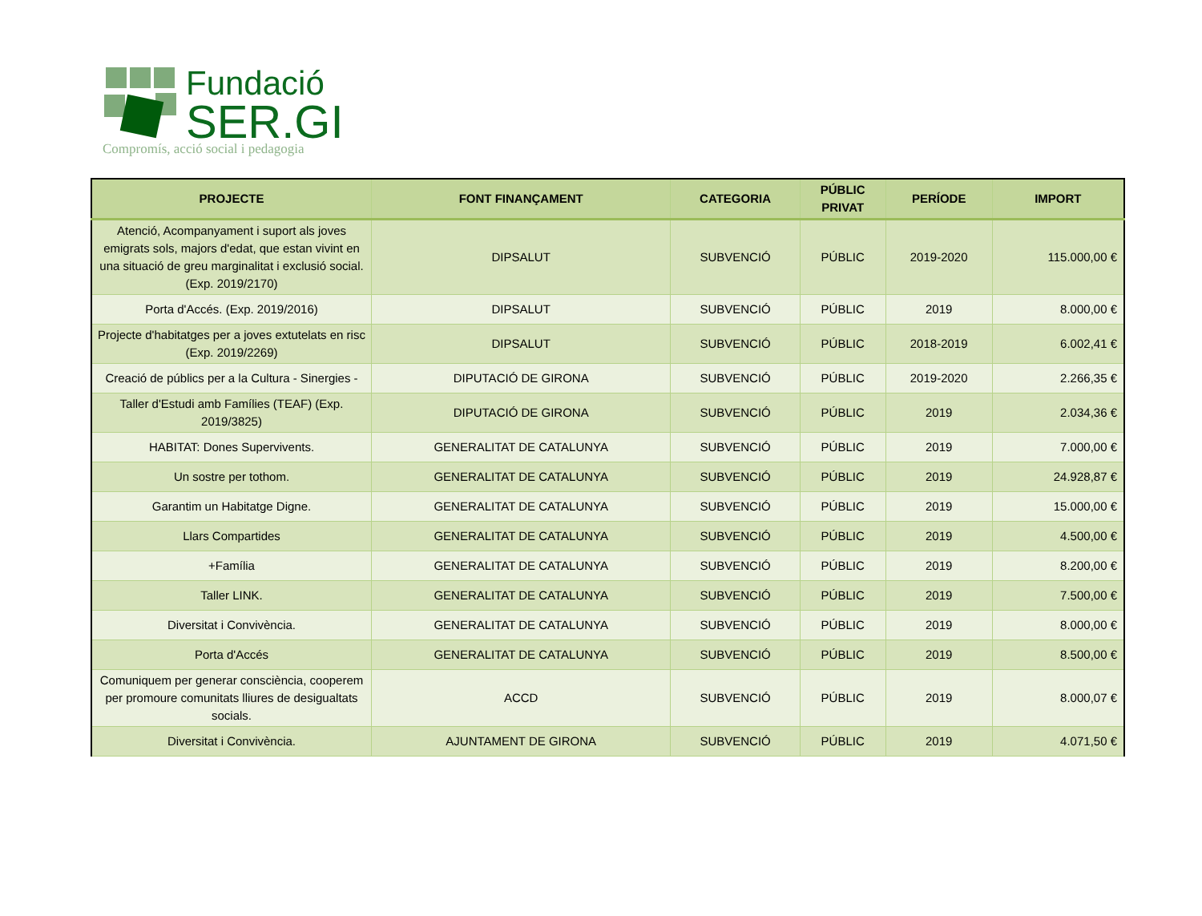Fundació
SER.GI
Compromís, acció social i pedagogia
| PROJECTE | FONT FINANÇAMENT | CATEGORIA | PÚBLIC PRIVAT | PERÍODE | IMPORT |
| --- | --- | --- | --- | --- | --- |
| Atenció, Acompanyament i suport als joves emigrats sols, majors d'edat, que estan vivint en una situació de greu marginalitat i exclusió social. (Exp. 2019/2170) | DIPSALUT | SUBVENCIÓ | PÚBLIC | 2019-2020 | 115.000,00 € |
| Porta d'Accés. (Exp. 2019/2016) | DIPSALUT | SUBVENCIÓ | PÚBLIC | 2019 | 8.000,00 € |
| Projecte d'habitatges per a joves extutelats en risc (Exp. 2019/2269) | DIPSALUT | SUBVENCIÓ | PÚBLIC | 2018-2019 | 6.002,41 € |
| Creació de públics per a la Cultura - Sinergies - | DIPUTACIÓ DE GIRONA | SUBVENCIÓ | PÚBLIC | 2019-2020 | 2.266,35 € |
| Taller d'Estudi amb Famílies (TEAF) (Exp. 2019/3825) | DIPUTACIÓ DE GIRONA | SUBVENCIÓ | PÚBLIC | 2019 | 2.034,36 € |
| HABITAT: Dones Supervivents. | GENERALITAT DE CATALUNYA | SUBVENCIÓ | PÚBLIC | 2019 | 7.000,00 € |
| Un sostre per tothom. | GENERALITAT DE CATALUNYA | SUBVENCIÓ | PÚBLIC | 2019 | 24.928,87 € |
| Garantim un Habitatge Digne. | GENERALITAT DE CATALUNYA | SUBVENCIÓ | PÚBLIC | 2019 | 15.000,00 € |
| Llars Compartides | GENERALITAT DE CATALUNYA | SUBVENCIÓ | PÚBLIC | 2019 | 4.500,00 € |
| +Família | GENERALITAT DE CATALUNYA | SUBVENCIÓ | PÚBLIC | 2019 | 8.200,00 € |
| Taller LINK. | GENERALITAT DE CATALUNYA | SUBVENCIÓ | PÚBLIC | 2019 | 7.500,00 € |
| Diversitat i Convivència. | GENERALITAT DE CATALUNYA | SUBVENCIÓ | PÚBLIC | 2019 | 8.000,00 € |
| Porta d'Accés | GENERALITAT DE CATALUNYA | SUBVENCIÓ | PÚBLIC | 2019 | 8.500,00 € |
| Comuniquem per generar consciència, cooperem per promoure comunitats lliures de desigualtats socials. | ACCD | SUBVENCIÓ | PÚBLIC | 2019 | 8.000,07 € |
| Diversitat i Convivència. | AJUNTAMENT DE GIRONA | SUBVENCIÓ | PÚBLIC | 2019 | 4.071,50 € |